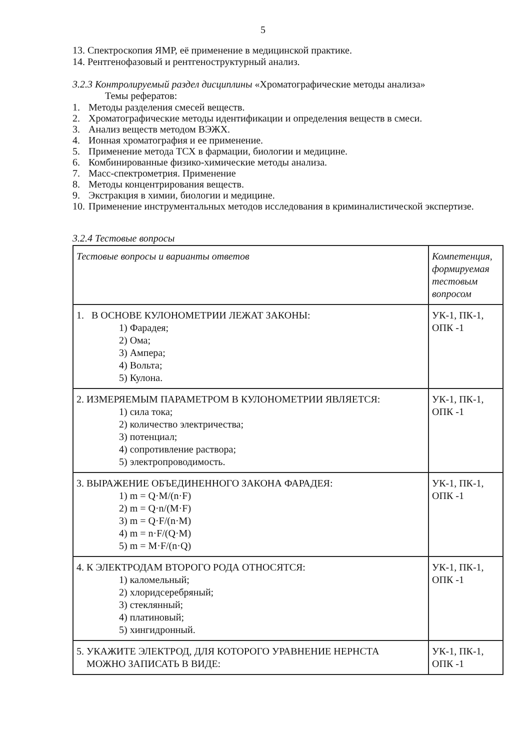5
13. Спектроскопия ЯМР, её применение в медицинской практике.
14. Рентгенофазовый и рентгеноструктурный анализ.
3.2.3 Контролируемый раздел дисциплины «Хроматографические методы анализа»
Темы рефератов:
1. Методы разделения смесей веществ.
2. Хроматографические методы идентификации и определения веществ в смеси.
3. Анализ веществ методом ВЭЖХ.
4. Ионная хроматография и ее применение.
5. Применение метода ТСХ в фармации, биологии и медицине.
6. Комбинированные физико-химические методы анализа.
7. Масс-спектрометрия. Применение
8. Методы концентрирования веществ.
9. Экстракция в химии, биологии и медицине.
10. Применение инструментальных методов исследования в криминалистической экспертизе.
3.2.4 Тестовые вопросы
| Тестовые вопросы и варианты ответов | Компетенция, формируемая тестовым вопросом |
| 1. В ОСНОВЕ КУЛОНОМЕТРИИ ЛЕЖАТ ЗАКОНЫ: 1) Фарадея; 2) Ома; 3) Ампера; 4) Вольта; 5) Кулона. | УК-1, ПК-1, ОПК -1 |
| 2. ИЗМЕРЯЕМЫМ ПАРАМЕТРОМ В КУЛОНОМЕТРИИ ЯВЛЯЕТСЯ: 1) сила тока; 2) количество электричества; 3) потенциал; 4) сопротивление раствора; 5) электропроводимость. | УК-1, ПК-1, ОПК -1 |
| 3. ВЫРАЖЕНИЕ ОБЪЕДИНЕННОГО ЗАКОНА ФАРАДЕЯ: 1) m = Q·M/(n·F) 2) m = Q·n/(M·F) 3) m = Q·F/(n·M) 4) m = n·F/(Q·M) 5) m = M·F/(n·Q) | УК-1, ПК-1, ОПК -1 |
| 4. К ЭЛЕКТРОДАМ ВТОРОГО РОДА ОТНОСЯТСЯ: 1) каломельный; 2) хлоридсеребряный; 3) стеклянный; 4) платиновый; 5) хингидронный. | УК-1, ПК-1, ОПК -1 |
| 5. УКАЖИТЕ ЭЛЕКТРОД, ДЛЯ КОТОРОГО УРАВНЕНИЕ НЕРНСТА МОЖНО ЗАПИСАТЬ В ВИДЕ: | УК-1, ПК-1, ОПК -1 |